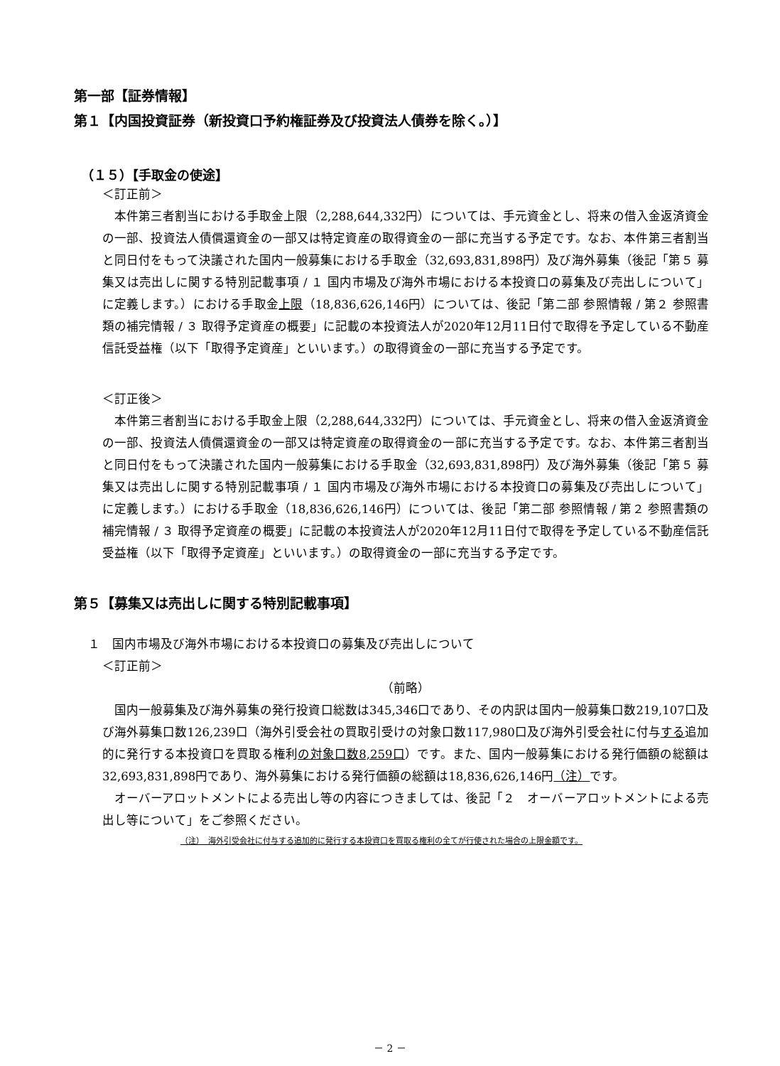第一部【証券情報】
第１【内国投資証券（新投資口予約権証券及び投資法人債券を除く。）】
（１５）【手取金の使途】
＜訂正前＞
本件第三者割当における手取金上限（2,288,644,332円）については、手元資金とし、将来の借入金返済資金の一部、投資法人債償還資金の一部又は特定資産の取得資金の一部に充当する予定です。なお、本件第三者割当と同日付をもって決議された国内一般募集における手取金（32,693,831,898円）及び海外募集（後記「第５ 募集又は売出しに関する特別記載事項 / １ 国内市場及び海外市場における本投資口の募集及び売出しについて」に定義します。）における手取金上限（18,836,626,146円）については、後記「第二部 参照情報 / 第２ 参照書類の補完情報 / ３ 取得予定資産の概要」に記載の本投資法人が2020年12月11日付で取得を予定している不動産信託受益権（以下「取得予定資産」といいます。）の取得資金の一部に充当する予定です。
＜訂正後＞
本件第三者割当における手取金上限（2,288,644,332円）については、手元資金とし、将来の借入金返済資金の一部、投資法人債償還資金の一部又は特定資産の取得資金の一部に充当する予定です。なお、本件第三者割当と同日付をもって決議された国内一般募集における手取金（32,693,831,898円）及び海外募集（後記「第５ 募集又は売出しに関する特別記載事項 / １ 国内市場及び海外市場における本投資口の募集及び売出しについて」に定義します。）における手取金（18,836,626,146円）については、後記「第二部 参照情報 / 第２ 参照書類の補完情報 / ３ 取得予定資産の概要」に記載の本投資法人が2020年12月11日付で取得を予定している不動産信託受益権（以下「取得予定資産」といいます。）の取得資金の一部に充当する予定です。
第５【募集又は売出しに関する特別記載事項】
１　国内市場及び海外市場における本投資口の募集及び売出しについて
＜訂正前＞
（前略）
国内一般募集及び海外募集の発行投資口総数は345,346口であり、その内訳は国内一般募集口数219,107口及び海外募集口数126,239口（海外引受会社の買取引受けの対象口数117,980口及び海外引受会社に付与する追加的に発行する本投資口を買取る権利の対象口数8,259口）です。また、国内一般募集における発行価額の総額は32,693,831,898円であり、海外募集における発行価額の総額は18,836,626,146円（注）です。
オーバーアロットメントによる売出し等の内容につきましては、後記「２　オーバーアロットメントによる売出し等について」をご参照ください。
（注）　海外引受会社に付与する追加的に発行する本投資口を買取る権利の全てが行使された場合の上限金額です。
－ 2 －